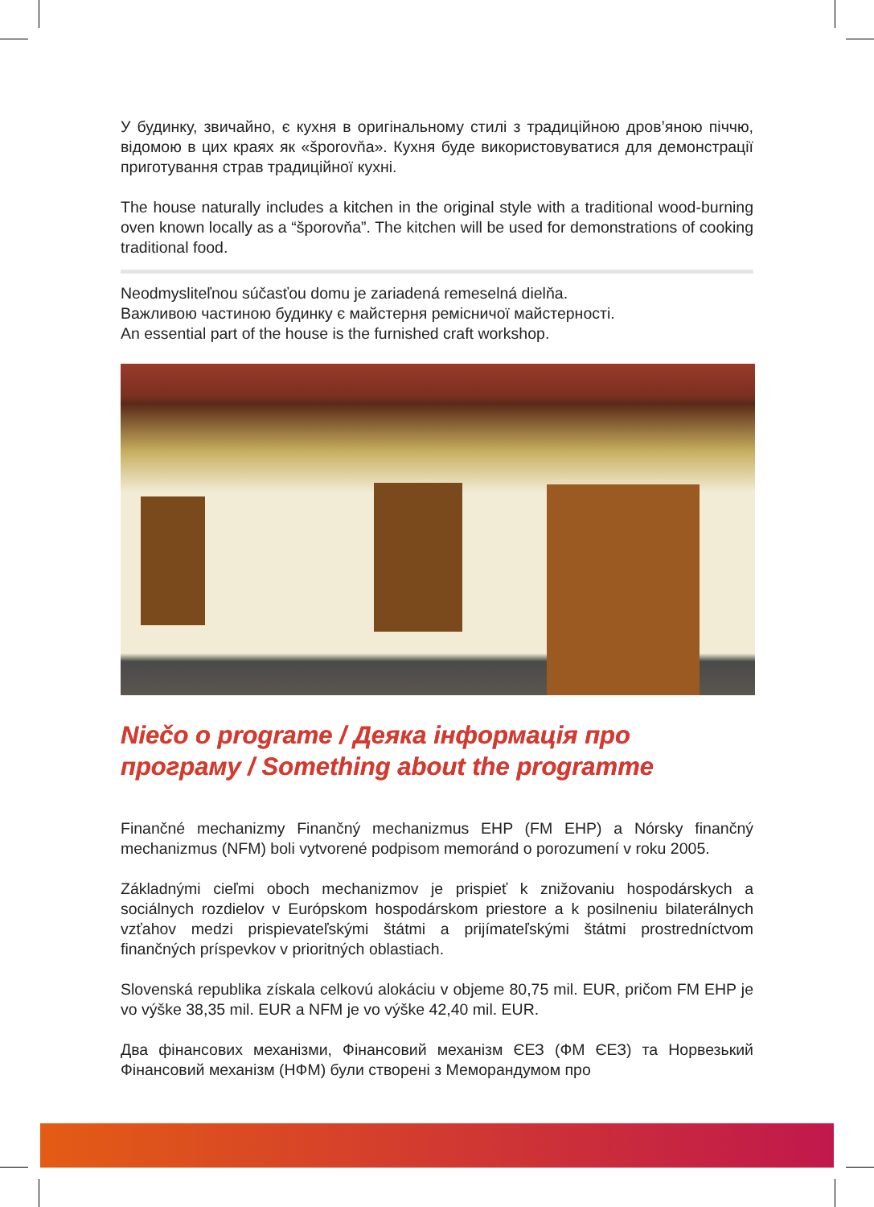У будинку, звичайно, є кухня в оригінальному стилі з традиційною дров’яною піччю, відомою в цих краях як «šporovňa». Кухня буде використовуватися для демонстрації приготування страв традиційної кухні.
The house naturally includes a kitchen in the original style with a traditional wood-burning oven known locally as a “šporovňa”. The kitchen will be used for demonstrations of cooking traditional food.
Neodmysliteľnou súčasťou domu je zariadená remeselná dielňa.
Важливою частиною будинку є майстерня ремісничої майстерності.
An essential part of the house is the furnished craft workshop.
Niečo o programe / Деяка інформація про програму / Something about the programme
Finančné mechanizmy Finančný mechanizmus EHP (FM EHP) a Nórsky finančný mechanizmus (NFM) boli vytvorené podpisom memoránd o porozumení v roku 2005.
Základnými cieľmi oboch mechanizmov je prispieť k znižovaniu hospodárskych a sociálnych rozdielov v Európskom hospodárskom priestore a k posilneniu bilaterálnych vzťahov medzi prispievateľskými štátmi a prijímateľskými štátmi prostredníctvom finančných príspevkov v prioritných oblastiach.
Slovenská republika získala celkovú alokáciu v objeme 80,75 mil. EUR, pričom FM EHP je vo výške 38,35 mil. EUR a NFM je vo výške 42,40 mil. EUR.
Два фінансових механізми, Фінансовий механізм ЄЕЗ (ФМ ЄЕЗ) та Норвезький Фінансовий механізм (НФМ) були створені з Меморандумом про